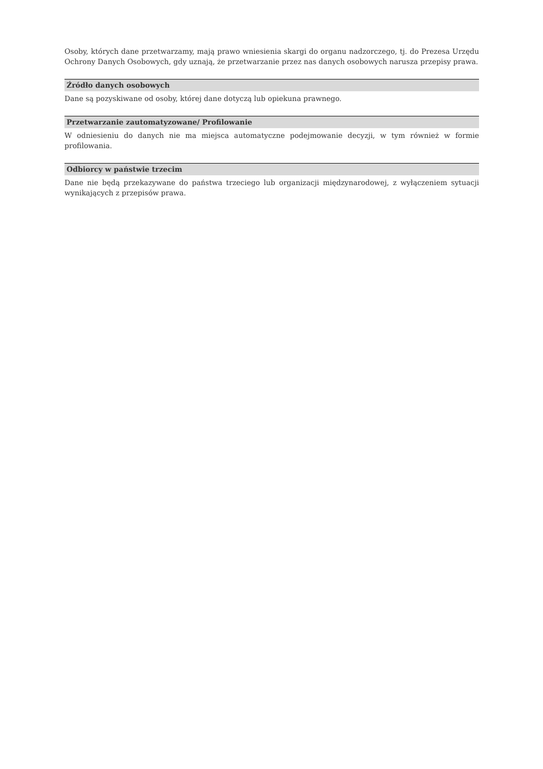Osoby, których dane przetwarzamy, mają prawo wniesienia skargi do organu nadzorczego, tj. do Prezesa Urzędu Ochrony Danych Osobowych, gdy uznają, że przetwarzanie przez nas danych osobowych narusza przepisy prawa.
Źródło danych osobowych
Dane są pozyskiwane od osoby, której dane dotyczą lub opiekuna prawnego.
Przetwarzanie zautomatyzowane/ Profilowanie
W odniesieniu do danych nie ma miejsca automatyczne podejmowanie decyzji, w tym również w formie profilowania.
Odbiorcy w państwie trzecim
Dane nie będą przekazywane do państwa trzeciego lub organizacji międzynarodowej, z wyłączeniem sytuacji wynikających z przepisów prawa.